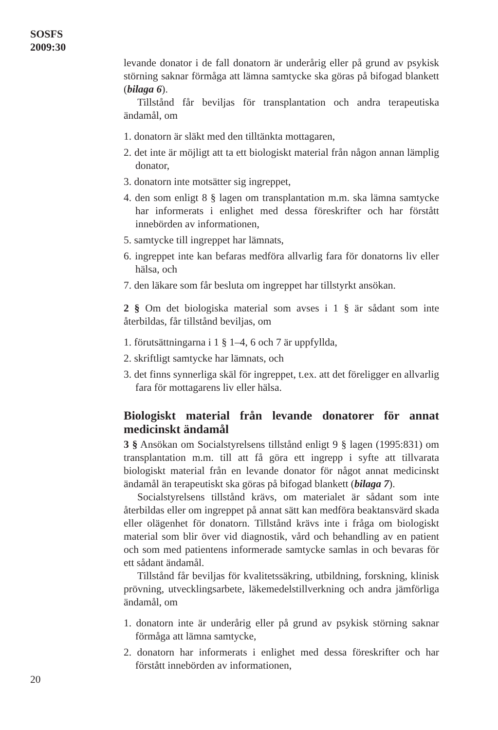SOSFS
2009:30
levande donator i de fall donatorn är underårig eller på grund av psykisk störning saknar förmåga att lämna samtycke ska göras på bifogad blankett (bilaga 6).
Tillstånd får beviljas för transplantation och andra terapeutiska ändamål, om
1. donatorn är släkt med den tilltänkta mottagaren,
2. det inte är möjligt att ta ett biologiskt material från någon annan lämplig donator,
3. donatorn inte motsätter sig ingreppet,
4. den som enligt 8 § lagen om transplantation m.m. ska lämna samtycke har informerats i enlighet med dessa föreskrifter och har förstått innebörden av informationen,
5. samtycke till ingreppet har lämnats,
6. ingreppet inte kan befaras medföra allvarlig fara för donatorns liv eller hälsa, och
7. den läkare som får besluta om ingreppet har tillstyrkt ansökan.
2 § Om det biologiska material som avses i 1 § är sådant som inte återbildas, får tillstånd beviljas, om
1. förutsättningarna i 1 § 1–4, 6 och 7 är uppfyllda,
2. skriftligt samtycke har lämnats, och
3. det finns synnerliga skäl för ingreppet, t.ex. att det föreligger en allvarlig fara för mottagarens liv eller hälsa.
Biologiskt material från levande donatorer för annat medicinskt ändamål
3 § Ansökan om Socialstyrelsens tillstånd enligt 9 § lagen (1995:831) om transplantation m.m. till att få göra ett ingrepp i syfte att tillvarata biologiskt material från en levande donator för något annat medicinskt ändamål än terapeutiskt ska göras på bifogad blankett (bilaga 7).
Socialstyrelsens tillstånd krävs, om materialet är sådant som inte återbildas eller om ingreppet på annat sätt kan medföra beaktansvärd skada eller olägenhet för donatorn. Tillstånd krävs inte i fråga om biologiskt material som blir över vid diagnostik, vård och behandling av en patient och som med patientens informerade samtycke samlas in och bevaras för ett sådant ändamål.
Tillstånd får beviljas för kvalitetssäkring, utbildning, forskning, klinisk prövning, utvecklingsarbete, läkemedelstillverkning och andra jämförliga ändamål, om
1. donatorn inte är underårig eller på grund av psykisk störning saknar förmåga att lämna samtycke,
2. donatorn har informerats i enlighet med dessa föreskrifter och har förstått innebörden av informationen,
20